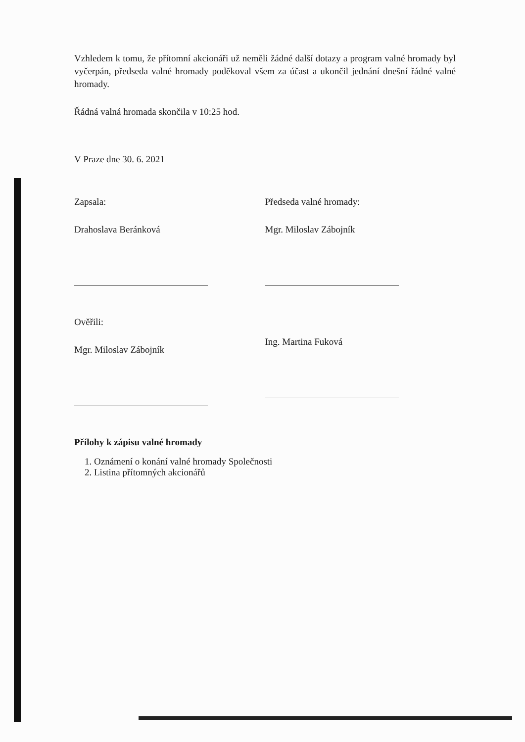Vzhledem k tomu, že přítomní akcionáři už neměli žádné další dotazy a program valné hromady byl vyčerpán, předseda valné hromady poděkoval všem za účast a ukončil jednání dnešní řádné valné hromady.
Řádná valná hromada skončila v 10:25 hod.
V Praze dne 30. 6. 2021
Zapsala:
Drahoslava Beránková
Ověřili:
Mgr. Miloslav Zábojník
Předseda valné hromady:
Mgr. Miloslav Zábojník
Ing. Martina Fuková
Přílohy k zápisu valné hromady
1. Oznámení o konání valné hromady Společnosti
2. Listina přítomných akcionářů